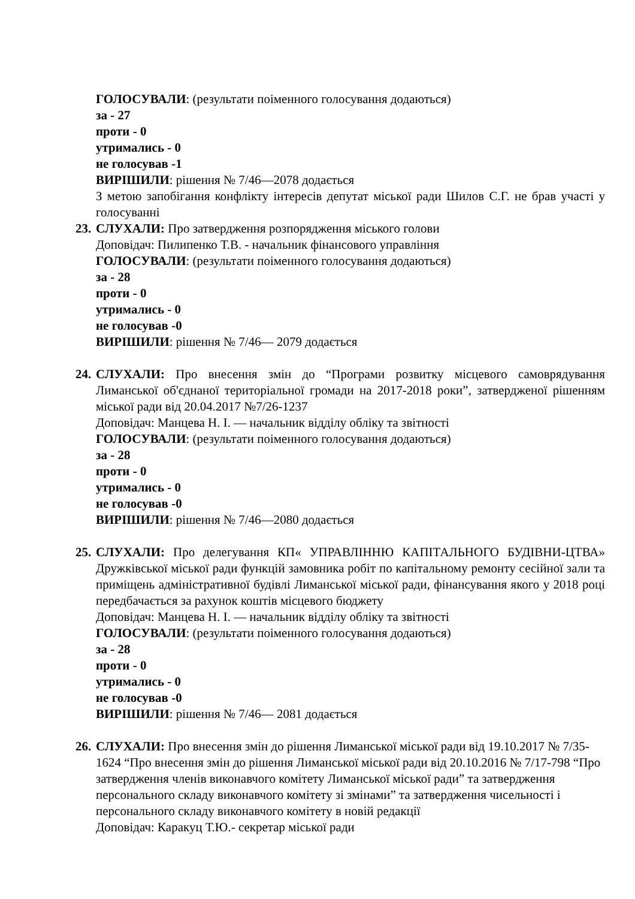ГОЛОСУВАЛИ: (результати поіменного голосування додаються)
за - 27
проти - 0
утримались - 0
не голосував -1
ВИРІШИЛИ: рішення № 7/46—2078 додається
З метою запобігання конфлікту інтересів депутат міської ради Шилов С.Г. не брав участі у голосуванні
23. СЛУХАЛИ: Про затвердження розпорядження міського голови
Доповідач: Пилипенко Т.В. - начальник фінансового управління
ГОЛОСУВАЛИ: (результати поіменного голосування додаються)
за - 28
проти - 0
утримались - 0
не голосував -0
ВИРІШИЛИ: рішення № 7/46— 2079 додається
24. СЛУХАЛИ: Про внесення змін до “Програми розвитку місцевого самоврядування Лиманської об'єднаної територіальної громади на 2017-2018 роки”, затвердженої рішенням міської ради від 20.04.2017 №7/26-1237
Доповідач: Манцева Н. І. — начальник відділу обліку та звітності
ГОЛОСУВАЛИ: (результати поіменного голосування додаються)
за - 28
проти - 0
утримались - 0
не голосував -0
ВИРІШИЛИ: рішення № 7/46—2080 додається
25. СЛУХАЛИ: Про делегування КП« УПРАВЛІННЮ КАПІТАЛЬНОГО БУДІВНИ-ЦТВА» Дружківської міської ради функцій замовника робіт по капітальному ремонту сесійної зали та приміщень адміністративної будівлі Лиманської міської ради, фінансування якого у 2018 році передбачається за рахунок коштів місцевого бюджету
Доповідач: Манцева Н. І. — начальник відділу обліку та звітності
ГОЛОСУВАЛИ: (результати поіменного голосування додаються)
за - 28
проти - 0
утримались - 0
не голосував -0
ВИРІШИЛИ: рішення № 7/46— 2081 додається
26. СЛУХАЛИ: Про внесення змін до рішення Лиманської міської ради від 19.10.2017 № 7/35-1624 “Про внесення змін до рішення Лиманської міської ради від 20.10.2016 № 7/17-798 “Про затвердження членів виконавчого комітету Лиманської міської ради” та затвердження персонального складу виконавчого комітету зі змінами” та затвердження чисельності і персонального складу виконавчого комітету в новій редакції
Доповідач: Каракуц Т.Ю.- секретар міської ради